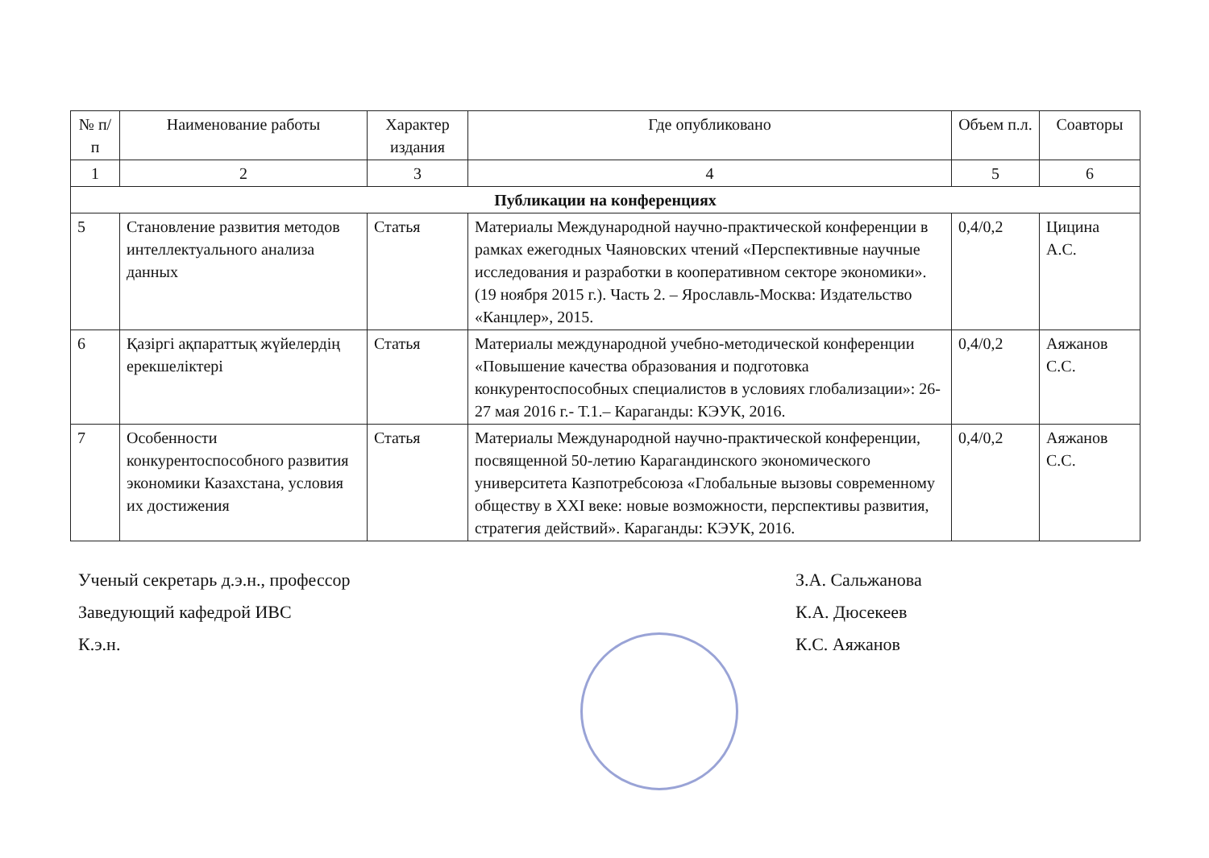| № п/п | Наименование работы | Характер издания | Где опубликовано | Объем п.л. | Соавторы |
| --- | --- | --- | --- | --- | --- |
| 1 | 2 | 3 | 4 | 5 | 6 |
| Публикации на конференциях | | | | | |
| 5 | Становление развития методов интеллектуального анализа данных | Статья | Материалы Международной научно-практической конференции в рамках ежегодных Чаяновских чтений «Перспективные научные исследования и разработки в кооперативном секторе экономики». (19 ноября 2015 г.). Часть 2. – Ярославль-Москва: Издательство «Канцлер», 2015. | 0,4/0,2 | Цицина А.С. |
| 6 | Қазіргі ақпараттық жүйелердің ерекшеліктері | Статья | Материалы международной учебно-методической конференции «Повышение качества образования и подготовка конкурентоспособных специалистов в условиях глобализации»: 26-27 мая 2016 г.- Т.1.– Караганды: КЭУК, 2016. | 0,4/0,2 | Аяжанов С.С. |
| 7 | Особенности конкурентоспособного развития экономики Казахстана, условия их достижения | Статья | Материалы Международной научно-практической конференции, посвященной 50-летию Карагандинского экономического университета Казпотребсоюза «Глобальные вызовы современному обществу в XXI веке: новые возможности, перспективы развития, стратегия действий». Караганды: КЭУК, 2016. | 0,4/0,2 | Аяжанов С.С. |
Ученый секретарь д.э.н., профессор
Заведующий кафедрой ИВС
К.э.н.
З.А. Сальжанова
К.А. Дюсекеев
К.С. Аяжанов